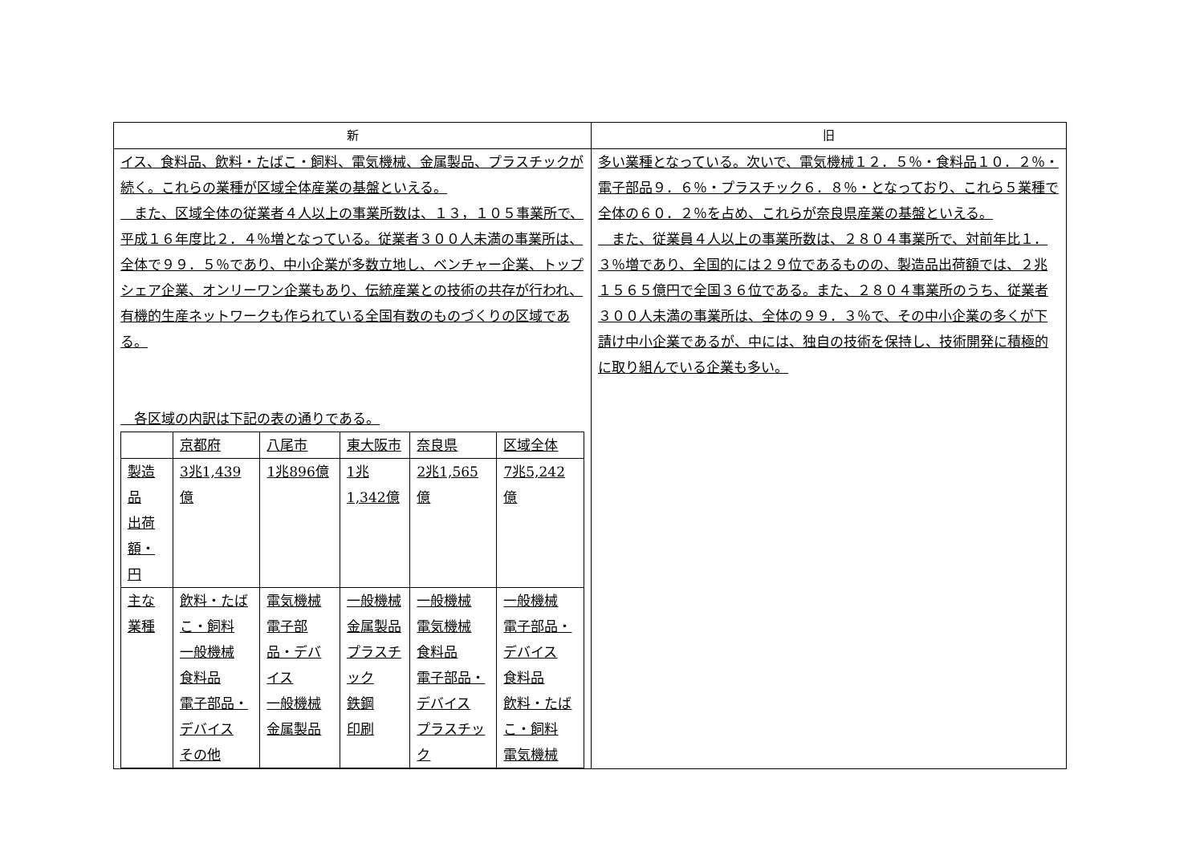| 新 | 旧 |
| --- | --- |
| イス、食料品、飲料・たばこ・飼料、電気機械、金属製品、プラスチックが続く。これらの業種が区域全体産業の基盤といえる。 また、区域全体の従業者４人以上の事業所数は、１３，１０５事業所で、平成１６年度比２．４％増となっている。従業者３００人未満の事業所は、全体で９９．５％であり、中小企業が多数立地し、ベンチャー企業、トップシェア企業、オンリーワン企業もあり、伝統産業との技術の共存が行われ、有機的生産ネットワークも作られている全国有数のものづくりの区域である。 各区域の内訳は下記の表の通りである。 / / 京都府 / 八尾市 / 東大阪市 / 奈良県 / 区域全体 / / 製造品 出荷額・ 円 / 3兆1,439億 / 1兆896億 / 1兆1,342億 / 2兆1,565億 / 7兆5,242億 / / 主な業種 / 飲料・たばこ・飼料 一般機械 食料品 電子部品・デバイス その他 / 電気機械 電子部品・デバイス 一般機械 金属製品 / 一般機械 金属製品 プラスチック 鉄鋼 印刷 / 一般機械 電気機械 食料品 電子部品・デバイス プラスチック / 一般機械 電子部品・デバイス 食料品 飲料・たばこ・飼料 電気機械 / | 多い業種となっている。次いで、電気機械１２．５％・食料品１０．２％・電子部品９．６％・プラスチック６．８％・となっており、これら５業種で全体の６０．２％を占め、これらが奈良県産業の基盤といえる。 また、従業員４人以上の事業所数は、２８０４事業所で、対前年比１．３％増であり、全国的には２９位であるものの、製造品出荷額では、２兆１５６５億円で全国３６位である。また、２８０４事業所のうち、従業者３００人未満の事業所は、全体の９９．３％で、その中小企業の多くが下請け中小企業であるが、中には、独自の技術を保持し、技術開発に積極的に取り組んでいる企業も多い。 |